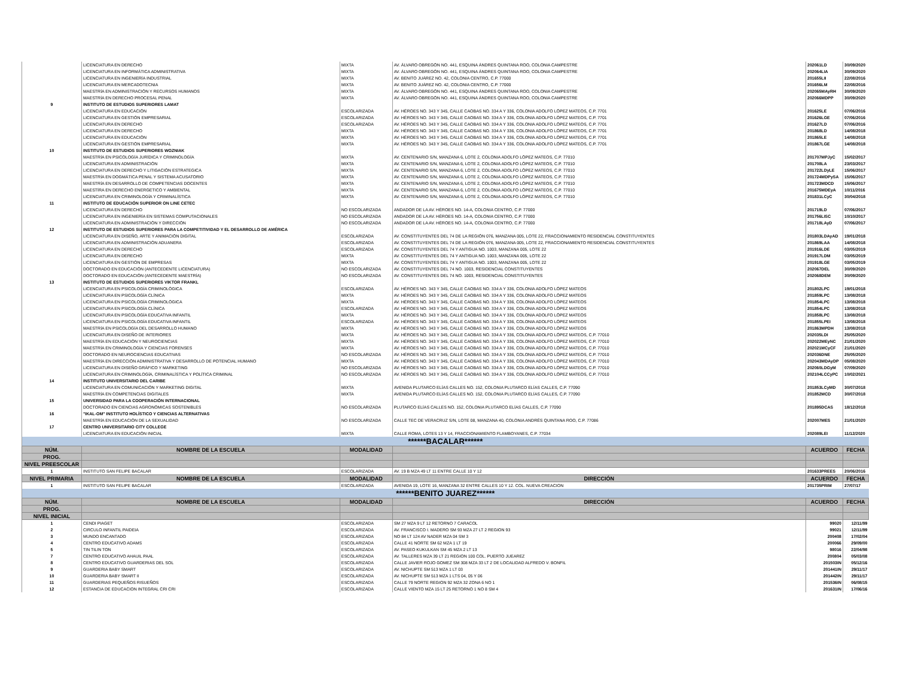| | LICENCIATURA EN DERECHO | MIXTA | AV. ÁLVARO OBREGÓN NO. 441, ESQUINA ÁNDRES QUINTANA ROO, COLONIA CAMPESTRE | 202061LD | 30/09/2020 |
| | LICENCIATURA EN INFORMÁTICA ADMINISTRATIVA | MIXTA | AV. ÁLVARO OBREGÓN NO. 441, ESQUINA ÁNDRES QUINTANA ROO, COLONIA CAMPESTRE | 202064LIA | 30/09/2020 |
| | LICENCIATURA EN INGENIERÍA INDUSTRIAL | MIXTA | AV. BENITO JUÁREZ NO. 42, COLONIA CENTRO, C.P. 77000 | 201655LII | 22/08/2016 |
| | LICENCIATURA EN MERCADOTECNIA | MIXTA | AV. BENITO JUÁREZ NO. 42, COLONIA CENTRO, C.P. 77000 | 201656LM | 22/08/2016 |
| | MAESTRÍA EN ADMINISTRACIÓN Y RECURSOS HUMANOS | MIXTA | AV. ÁLVARO OBREGÓN NO. 441, ESQUINA ÁNDRES QUINTANA ROO, COLONIA CAMPESTRE | 202065MAyRH | 30/09/2020 |
| | MAESTRÍA EN DERECHO PROCESAL PENAL | MIXTA | AV. ÁLVARO OBREGÓN NO. 441, ESQUINA ÁNDRES QUINTANA ROO, COLONIA CAMPESTRE | 202066MDPP | 30/09/2020 |
| 9 | INSTITUTO DE ESTUDIOS SUPERIORES LAMAT | | | | |
| | LICENCIATURA EN EDUCACIÓN | ESCOLARIZADA | AV. HÉROES NO. 343 Y 345, CALLE CAOBAS NO. 334 A Y 336, COLONIA ADOLFO LÓPEZ MATEOS, C.P. 7701 | 201625LE | 07/06/2016 |
| | LICENCIATURA EN GESTIÓN EMPRESARIAL | ESCOLARIZADA | AV. HÉROES NO. 343 Y 345, CALLE CAOBAS NO. 334 A Y 336, COLONIA ADOLFO LÓPEZ MATEOS, C.P. 7701 | 201626LGE | 07/06/2016 |
| | LICENCIATURA EN DERECHO | ESCOLARIZADA | AV. HÉROES NO. 343 Y 345, CALLE CAOBAS NO. 334 A Y 336, COLONIA ADOLFO LÓPEZ MATEOS, C.P. 7701 | 201627LD | 07/06/2016 |
| | LICENCIATURA EN DERECHO | MIXTA | AV. HÉROES NO. 343 Y 345, CALLE CAOBAS NO. 334 A Y 336, COLONIA ADOLFO LÓPEZ MATEOS, C.P. 7701 | 201868LD | 14/08/2018 |
| | LICENCIATURA EN EDUCACIÓN | MIXTA | AV. HÉROES NO. 343 Y 345, CALLE CAOBAS NO. 334 A Y 336, COLONIA ADOLFO LÓPEZ MATEOS, C.P. 7701 | 201865LE | 14/08/2018 |
| | LICENCIATURA EN GESTIÓN EMPRESARIAL | MIXTA | AV. HÉROES NO. 343 Y 345, CALLE CAOBAS NO. 334 A Y 336, COLONIA ADOLFO LÓPEZ MATEOS, C.P. 7701 | 201867LGE | 14/08/2018 |
| 10 | INSTITUTO DE ESTUDIOS SUPERIORES WOZNIAK | | | | |
| | MAESTRÍA EN PSICOLOGÍA JURÍDICA Y CRIMINOLOGÍA | MIXTA | AV. CENTENARIO S/N, MANZANA 6, LOTE 2, COLONIA ADOLFO LÓPEZ MATEOS, C.P. 77010 | 201707MPJyC | 15/02/2017 |
| | LICENCIATURA EN ADMINISTRACIÓN | MIXTA | AV. CENTENARIO S/N, MANZANA 6, LOTE 2, COLONIA ADOLFO LÓPEZ MATEOS, C.P. 77010 | 201708LA | 23/03/2017 |
| | LICENCIATURA EN DERECHO Y LITIGACIÓN ESTRATEGICA | MIXTA | AV. CENTENARIO S/N, MANZANA 6, LOTE 2, COLONIA ADOLFO LÓPEZ MATEOS, C.P. 77010 | 201722LDyLE | 15/06/2017 |
| | MAESTRÍA EN DOGMÁTICA PENAL Y SISTEMA ACUSATORIO | MIXTA | AV. CENTENARIO S/N, MANZANA 6, LOTE 2, COLONIA ADOLFO LÓPEZ MATEOS, C.P. 77010 | 201724MDPySA | 15/06/2017 |
| | MAESTRÍA EN DESARROLLO DE COMPETENCIAS DOCENTES | MIXTA | AV. CENTENARIO S/N, MANZANA 6, LOTE 2, COLONIA ADOLFO LÓPEZ MATEOS, C.P. 77010 | 201723MDCD | 15/06/2017 |
| | MAESTÍRA EN DERECHO ENERGETICO Y AMBIENTAL | MIXTA | AV. CENTENARIO S/N, MANZANA 6, LOTE 2, COLONIA ADOLFO LÓPEZ MATEOS, C.P. 77010 | 201675MDEyA | 10/11/2016 |
| | LICENCIATURA EN CRIMINOLOGÍA Y CRIMINALÍSTICA | MIXTA | AV. CENTENARIO S/N, MANZANA 6, LOTE 2, COLONIA ADOLFO LÓPEZ MATEOS, C.P. 77010 | 201831LCyC | 30/04/2018 |
| 11 | INSTITUTO DE EDUCACIÓN SUPERIOR ON LINE CETEC | | | | |
| | LICENCIATURA EN DERECHO | NO ESCOLARIZADA | ANDADOR DE LA AV. HÉROES NO. 14-A, COLONIA CENTRO, C.P. 77000 | 201719LD | 07/06/2017 |
| | LICENCIATURA EN INGENIERÍA EN SISTEMAS COMPUTACIONALES | NO ESCOLARIZADA | ANDADOR DE LA AV. HÉROES NO. 14-A, COLONIA CENTRO, C.P. 77000 | 201756LISC | 10/10/2017 |
| | LICENCIATURA EN ADMINISTRACIÓN Y DIRECCIÓN | NO ESCOLARIZADA | ANDADOR DE LA AV. HÉROES NO. 14-A, COLONIA CENTRO, C.P. 77000 | 201718LAyD | 07/06/2017 |
| 12 | INSTITUTO DE ESTUDIOS SUPERIORES PARA LA COMPETITIVIDAD Y EL DESARROLLO DE AMÉRICA | | | | |
| | LICENCIATURA EN DISEÑO, ARTE Y ANIMACIÓN DIGITAL | ESCOLARIZADA | AV. CONSTITUYENTES DEL 74 DE LA REGIÓN 076, MANZANA 005, LOTE 22, FRACCIONAMIENTO RESIDENCIAL CONSTITUYENTES | 201803LDAyAD | 19/01/2018 |
| | LICENCIATURA EN ADMINISTRACIÓN ADUANERA | ESCOLARIZADA | AV. CONSTITUYENTES DEL 74 DE LA REGIÓN 076, MANZANA 005, LOTE 22, FRACCIONAMIENTO RESIDENCIAL CONSTITUYENTES | 201869LAA | 14/08/2018 |
| | LICENCIATURA EN DERECHO | ESCOLARIZADA | AV. CONSTITUYENTES DEL 74 Y ANTIGUA NO. 1003, MANZANA 005, LOTE 22 | 201916LDE | 03/05/2019 |
| | LICENCIATURA EN DERECHO | MIXTA | AV. CONSTITUYENTES DEL 74 Y ANTIGUA NO. 1003, MANZANA 005, LOTE 22 | 201917LDM | 03/05/2019 |
| | LICENCIATURA EN GESTIÓN DE EMPRESAS | MIXTA | AV. CONSTITUYENTES DEL 74 Y ANTIGUA NO. 1003, MANZANA 005, LOTE 22 | 201918LGE | 03/05/2019 |
| | DOCTORADO EN EDUCACIÓN (ANTECEDENTE LICENCIATURA) | NO ESCOLARIZADA | AV. CONSTITUYENTES DEL 74 NO. 1003, RESIDENCIAL CONSTITUYENTES | 202067DEL | 30/09/2020 |
| | DOCTORADO EN EDUCACIÓN (ANTECEDENTE MAESTRÍA) | NO ESCOLARIZADA | AV. CONSTITUYENTES DEL 74 NO. 1003, RESIDENCIAL CONSTITUYENTES | 202068DEM | 30/09/2020 |
| 13 | INSTITUTO DE ESTUDIOS SUPERIORES VIKTOR FRANKL | | | | |
| | LICENCIATURA EN PSICOLOGÍA CRIMINOLÓGICA | ESCOLARIZADA | AV. HÉROES NO. 343 Y 345, CALLE CAOBAS NO. 334 A Y 336, COLONIA ADOLFO LÓPEZ MATEOS | 201802LPC | 19/01/2018 |
| | LICENCIATURA EN PSICOLOGÍA CLÍNICA | MIXTA | AV. HÉROES NO. 343 Y 345, CALLE CAOBAS NO. 334 A Y 336, COLONIA ADOLFO LÓPEZ MATEOS | 201859LPC | 13/08/2018 |
| | LICENCIATURA EN PSICOLOGÍA CRIMINOLÓGICA | MIXTA | AV. HÉROES NO. 343 Y 345, CALLE CAOBAS NO. 334 A Y 336, COLONIA ADOLFO LÓPEZ MATEOS | 201854LPC | 13/08/2018 |
| | LICENCIATURA EN PSICOLOGÍA CLÍNICA | ESCOLARIZADA | AV. HÉROES NO. 343 Y 345, CALLE CAOBAS NO. 334 A Y 336, COLONIA ADOLFO LÓPEZ MATEOS | 201854LPC | 13/08/2018 |
| | LICENCIATURA EN PSICOLOGÍA EDUCATIVA INFANTIL | MIXTA | AV. HÉROES NO. 343 Y 345, CALLE CAOBAS NO. 334 A Y 336, COLONIA ADOLFO LÓPEZ MATEOS | 201858LPC | 13/08/2018 |
| | LICENCIATURA EN PSICOLOGÍA EDUCATIVA INFANTIL | ESCOLARIZADA | AV. HÉROES NO. 343 Y 345, CALLE CAOBAS NO. 334 A Y 336, COLONIA ADOLFO LÓPEZ MATEOS | 201855LPEI | 13/08/2018 |
| | MAESTRÍA EN PSICOLOGÍA DEL DESARROLLO HUMANO | MIXTA | AV. HÉROES NO. 343 Y 345, CALLE CAOBAS NO. 334 A Y 336, COLONIA ADOLFO LÓPEZ MATEOS | 201863MPDH | 13/08/2018 |
| | LICENCIATURA EN DISEÑO DE INTERIORES | MIXTA | AV. HÉROES NO. 343 Y 345, CALLE CAOBAS NO. 334 A Y 336, COLONIA ADOLFO LÓPEZ MATEOS, C.P. 77010 | 202035LDI | 25/05/2020 |
| | MAESTRÍA EN EDUCACIÓN Y NEUROCIENCIAS | MIXTA | AV. HÉROES NO. 343 Y 345, CALLE CAOBAS NO. 334 A Y 336, COLONIA ADOLFO LÓPEZ MATEOS, C.P. 77010 | 202022MEyNC | 21/01/2020 |
| | MAESTRÍA EN CRIMINOLOGÍA Y CIENCIAS FORENSES | MIXTA | AV. HÉROES NO. 343 Y 345, CALLE CAOBAS NO. 334 A Y 336, COLONIA ADOLFO LÓPEZ MATEOS, C.P. 77010 | 202021MCyCF | 21/01/2020 |
| | DOCTORADO EN NEUROCIENCIAS EDUCATIVAS | NO ESCOLARIZADA | AV. HÉROES NO. 343 Y 345, CALLE CAOBAS NO. 334 A Y 336, COLONIA ADOLFO LÓPEZ MATEOS, C.P. 77010 | 202036DNE | 25/05/2020 |
| | MAESTRÍA EN DIRECCIÓN ADMINISTRATIVA Y DESARROLLO DE POTENCIAL HUMANO | MIXTA | AV. HÉROES NO. 343 Y 345, CALLE CAOBAS NO. 334 A Y 336, COLONIA ADOLFO LÓPEZ MATEOS, C.P. 77010 | 202043MDAyDP | 05/08/2020 |
| | LICENCIATURA EN DISEÑO GRÁFICO Y MARKETING | NO ESCOLARIZADA | AV. HÉROES NO. 343 Y 345, CALLE CAOBAS NO. 334 A Y 336, COLONIA ADOLFO LÓPEZ MATEOS, C.P. 77010 | 202060LDGyM | 07/09/2020 |
| | LICENCIATURA EN CRIMINOLOGÍA, CRIMINALÍSTICA Y POLÍTICA CRIMINAL | NO ESCOLARIZADA | AV. HÉROES NO. 343 Y 345, CALLE CAOBAS NO. 334 A Y 336, COLONIA ADOLFO LÓPEZ MATEOS, C.P. 77010 | 202104LCCyPC | 10/02/2021 |
| 14 | INSTITUTO UNIVERSITARIO DEL CARIBE | | | | |
| | LICENCIATURA EN COMUNICACIÓN Y MARKETING DIGITAL | MIXTA | AVENIDA PLUTARCO ELÍAS CALLES NO. 152, COLONIA PLUTARCO ELÍAS CALLES, C.P. 77090 | 201853LCyMD | 30/07/2018 |
| | MAESTRÍA EN COMPETENCIAS DIGITALES | MIXTA | AVENIDA PLUTARCO ELÍAS CALLES NO. 152, COLONIA PLUTARCO ELÍAS CALLES, C.P. 77090 | 201852MCD | 30/07/2018 |
| 15 | UNIVERSIDAD PARA LA COOPERACIÓN INTERNACIONAL | | | | |
| | DOCTORADO EN CIENCIAS AGRONÓMICAS SOSTENIBLES | NO ESCOLARIZADA | PLUTARCO ELÍAS CALLES NO. 152, COLONIA PLUTARCO ELÍAS CALLES, C.P. 77090 | 201895DCAS | 18/12/2018 |
| 16 | "IKAL-OM" INSTITUTO HOLÍSTICO Y CIENCIAS ALTERNATIVAS | | | | |
| | MAESTRÍA EN EDUCACIÓN DE LA SEXUALIDAD | NO ESCOLARIZADA | CALLE TEC DE VERACRUZ S/N, LOTE 08, MANZANA 40, COLONIA ANDRÉS QUINTANA ROO, C.P. 77086 | 202007MES | 21/01/2020 |
| 17 | CENTRO UNIVERSITARIO CITY COLLEGE | | | | |
| | LICENCIATURA EN EDUCACIÓN INICIAL | MIXTA | CALLE ROMA, LOTES 13 Y 14, FRACCIONAMIENTO FLAMBOYANES, C.P. 77034 | 202089LEI | 11/12/2020 |
| ******BACALAR****** | | | | | |
| NÚM. | NOMBRE DE LA ESCUELA | MODALIDAD | | ACUERDO | FECHA |
| PROG. | | | | | |
| NIVEL PREESCOLAR | | | | | |
| 1 | INSTITUTO SAN FELIPE BACALAR | ESCOLARIZADA | AV. 19 B MZA 49 LT 11 ENTRE CALLE 10 Y 12 | 201633PREES | 20/06/2016 |
| NIVEL PRIMARIA | NOMBRE DE LA ESCUELA | MODALIDAD | DIRECCIÓN | ACUERDO | FECHA |
| 1 | INSTITUTO SAN FELIPE BACALAR | ESCOLARIZADA | AVENIDA 19, LOTE 16, MANZANA 32 ENTRE CALLES 10 Y 12. COL. NUEVA CREACION | 201735PRIM | 27/07/17 |
| ******BENITO JUAREZ****** | | | | | |
| NÚM. | NOMBRE DE LA ESCUELA | MODALIDAD | DIRECCIÓN | ACUERDO | FECHA |
| PROG. | | | | | |
| NIVEL INICIAL | | | | | |
| 1 | CENDI PIAGET | ESCOLARIZADA | SM 27 MZA 9 LT 12 RETORNO 7 CARACOL | 99020 | 12/11/99 |
| 2 | CIRCULO INFANTIL PAIDEIA | ESCOLARIZADA | AV. FRANCISCO I. MADERO SM 93 MZA 27 LT 2 REGION 93 | 99021 | 12/11/99 |
| 3 | MUNDO ENCANTADO | ESCOLARIZADA | NO 84 LT 124 AV NADER MZA 04 SM 3 | 200408 | 17/02/04 |
| 4 | CENTRO EDUCATIVO ADAMS | ESCOLARIZADA | CALLE 41 NORTE SM 62 MZA 1 LT 19 | 200066 | 29/09/00 |
| 5 | TIN TILIN TON | ESCOLARIZADA | AV. PASEO KUKULKAN SM 45 MZA 2 LT 13 | 98016 | 22/04/98 |
| 7 | CENTRO EDUCATIVO AHAUIL PAAL | ESCOLARIZADA | AV. TALLERES MZA 39 LT 21 REGION 100 COL. PUERTO JUEAREZ | 200804 | 05/03/08 |
| 8 | CENTRO EDUCATIVO GUARDERIAS DEL SOL | ESCOLARIZADA | CALLE JAVIER ROJO GOMEZ SM 308 MZA 33 LT 2 DE LOCALIDAD ALFREDO V. BONFIL | 201503IN | 05/12/16 |
| 9 | GUARDERIA BABY SMART | ESCOLARIZADA | AV. NICHUPTE SM 513 MZA 1 LT 03 | 201441IN | 29/11/17 |
| 10 | GUARDERIA BABY SMART II | ESCOLARIZADA | AV. NICHUPTE SM 513 MZA 1 LTS 04, 05 Y 06 | 201442IN | 29/11/17 |
| 11 | GUARDERIAS PEQUEÑOS RISUEÑOS | ESCOLARIZADA | CALLE 79 NORTE REGION 92 MZA 32 ZONA 6 NO 1 | 201536IN | 06/08/15 |
| 12 | ESTANCIA DE EDUCACION INTEGRAL CRI CRI | ESCOLARIZADA | CALLE VIENTO MZA 15 LT 25 RETORNO 1 NO 8 SM 4 | 201631IN | 17/06/16 |